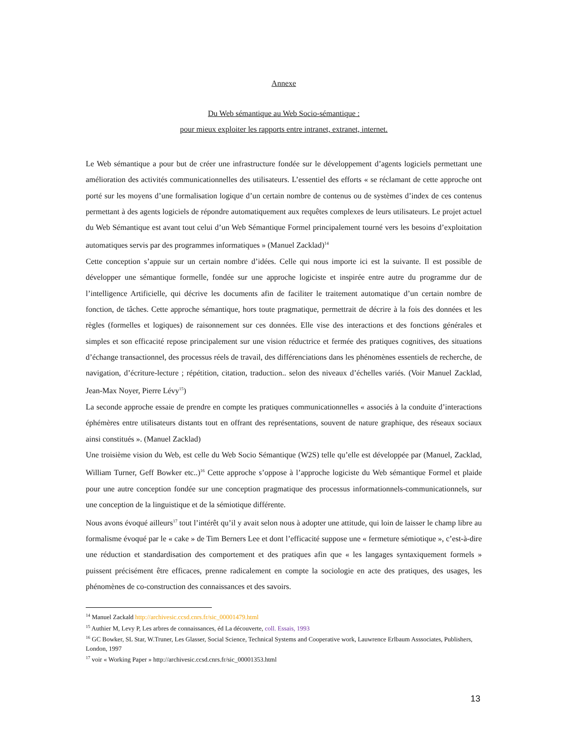Annexe
Du Web sémantique au Web Socio-sémantique :
pour mieux exploiter les rapports entre intranet, extranet, internet.
Le Web sémantique a pour but de créer une infrastructure fondée sur le développement d’agents logiciels permettant une amélioration des activités communicationnelles des utilisateurs. L’essentiel des efforts « se réclamant de cette approche ont porté sur les moyens d’une formalisation logique d’un certain nombre de contenus ou de systèmes d’index de ces contenus permettant à des agents logiciels de répondre automatiquement aux requêtes complexes de leurs utilisateurs. Le projet actuel du Web Sémantique est avant tout celui d’un Web Sémantique Formel principalement tourné vers les besoins d’exploitation automatiques servis par des programmes informatiques » (Manuel Zacklad)<sup>14</sup>
Cette conception s’appuie sur un certain nombre d’idées. Celle qui nous importe ici est la suivante. Il est possible de développer une sémantique formelle, fondée sur une approche logiciste et inspirée entre autre du programme dur de l’intelligence Artificielle, qui décrive les documents afin de faciliter le traitement automatique d’un certain nombre de fonction, de tâches. Cette approche sémantique, hors toute pragmatique, permettrait de décrire à la fois des données et les règles (formelles et logiques) de raisonnement sur ces données. Elle vise des interactions et des fonctions générales et simples et son efficacité repose principalement sur une vision réductrice et fermée des pratiques cognitives, des situations d’échange transactionnel, des processus réels de travail, des différenciations dans les phénomènes essentiels de recherche, de navigation, d’écriture-lecture ; répétition, citation, traduction.. selon des niveaux d’échelles variés. (Voir Manuel Zacklad, Jean-Max Noyer, Pierre Lévy<sup>15</sup>)
La seconde approche essaie de prendre en compte les pratiques communicationnelles « associés à la conduite d’interactions éphémères entre utilisateurs distants tout en offrant des représentations, souvent de nature graphique, des réseaux sociaux ainsi constitués ». (Manuel Zacklad)
Une troisième vision du Web, est celle du Web Socio Sémantique (W2S) telle qu’elle est développée par (Manuel, Zacklad, William Turner, Geff Bowker etc..)<sup>16</sup> Cette approche s’oppose à l’approche logiciste du Web sémantique Formel et plaide pour une autre conception fondée sur une conception pragmatique des processus informationnels-communicationnels, sur une conception de la linguistique et de la sémiotique différente.
Nous avons évoqué ailleurs<sup>17</sup> tout l’intérêt qu’il y avait selon nous à adopter une attitude, qui loin de laisser le champ libre au formalisme évoqué par le « cake » de Tim Berners Lee et dont l’efficacité suppose une « fermeture sémiotique », c’est-à-dire une réduction et standardisation des comportement et des pratiques afin que « les langages syntaxiquement formels » puissent précisément être efficaces, prenne radicalement en compte la sociologie en acte des pratiques, des usages, les phénomènes de co-construction des connaissances et des savoirs.
<sup>14</sup> Manuel Zackald http://archivesic.ccsd.cnrs.fr/sic_00001479.html
<sup>15</sup> Authier M, Levy P, Les arbres de connaissances, éd La découverte, coll. Essais, 1993
<sup>16</sup> GC Bowker, SL Star, W.Truner, Les Glasser, Social Science, Technical Systems and Cooperative work, Lauwrence Erlbaum Asssociates, Publishers, London, 1997
<sup>17</sup> voir « Working Paper » http://archivesic.ccsd.cnrs.fr/sic_00001353.html
13